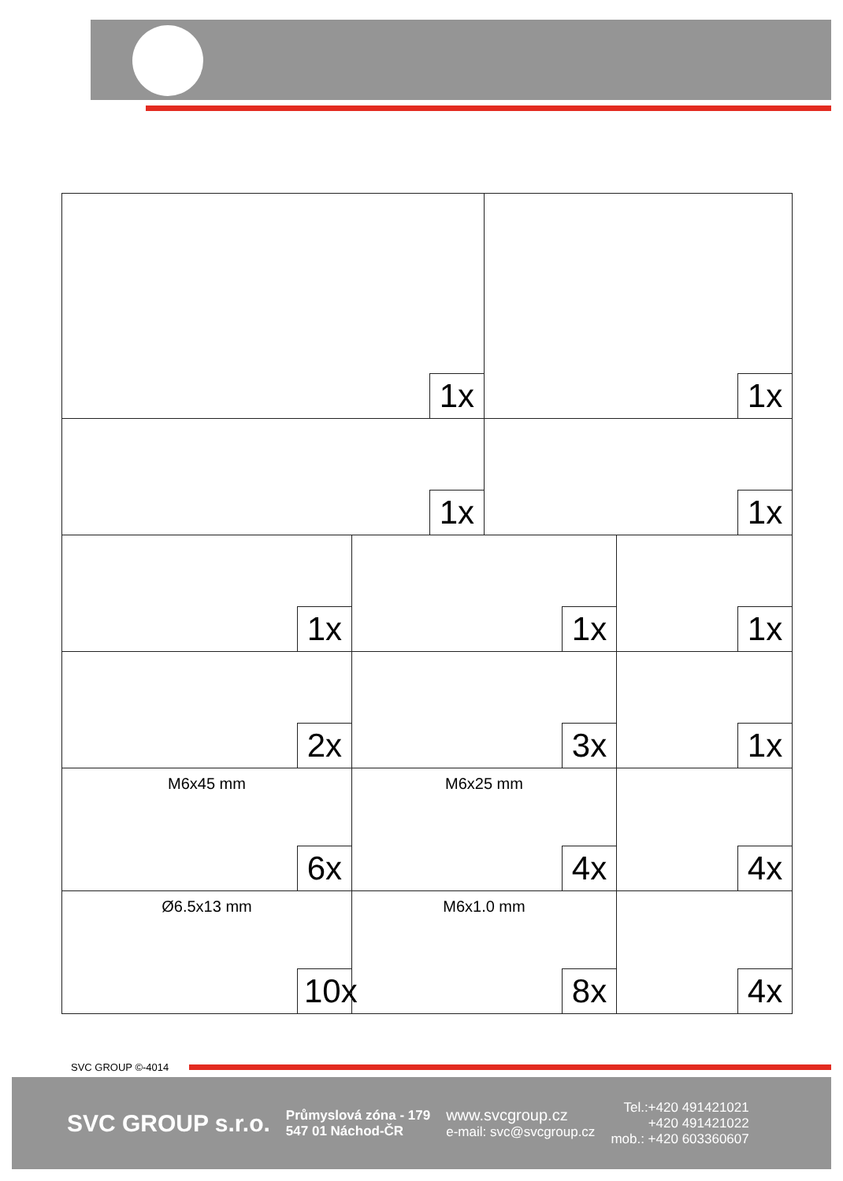| 1x | | 1x | |
| 1x | | 1x | |
| 1x | 1x | | 1x |
| 2x | 3x | | 1x |
| M6x45 mm 6x | M6x25 mm 4x | | 4x |
| Ø6.5x13 mm 10x | M6x1.0 mm 8x | | 4x |
SVC GROUP ©-4014
SVC GROUP s.r.o.
Průmyslová zóna - 179
547 01 Náchod-ČR
www.svcgroup.cz
e-mail: svc@svcgroup.cz
Tel.:+420 491421021
+420 491421022
mob.: +420 603360607